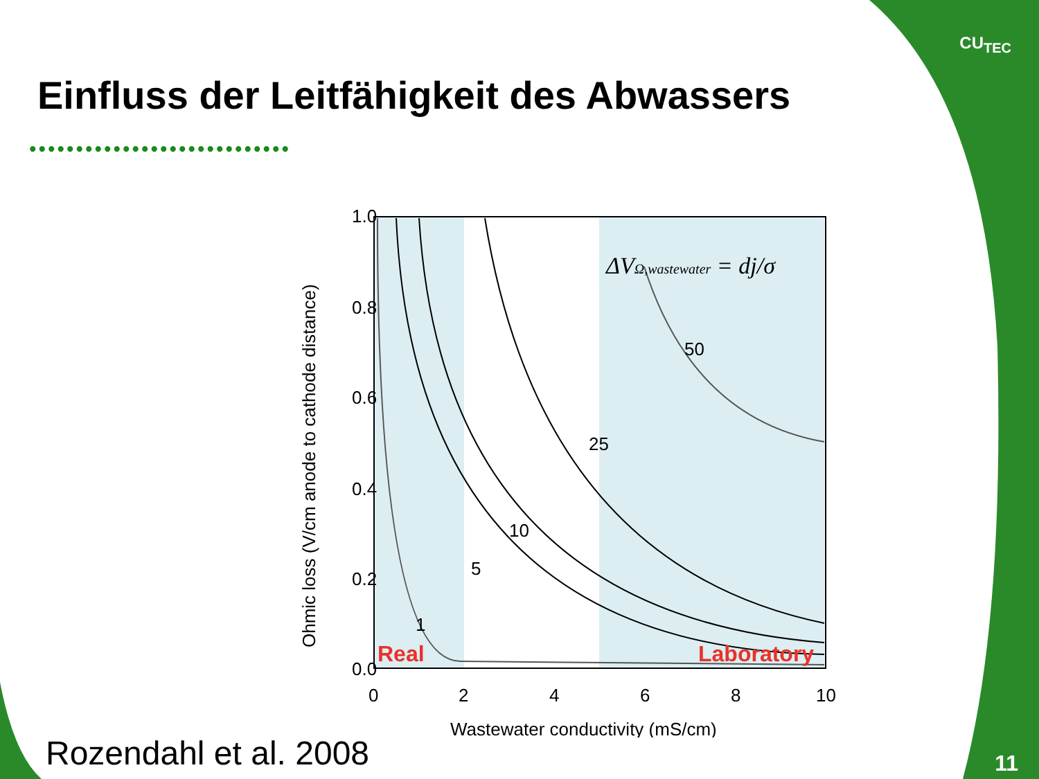CU<sub>TEC</sub>
Einfluss der Leitfähigkeit des Abwassers
••••••••••••••••••••••••••••
1.0
0.8
0.6
0.4
0.2
0.0
0
2
4
6
8
10
Wastewater conductivity (mS/cm)
Ohmic loss (V/cm anode to cathode distance)
1
5
10
25
50
ΔVΩ,wastewater = dj/σ
Real
Laboratory
Rozendahl et al. 2008 11